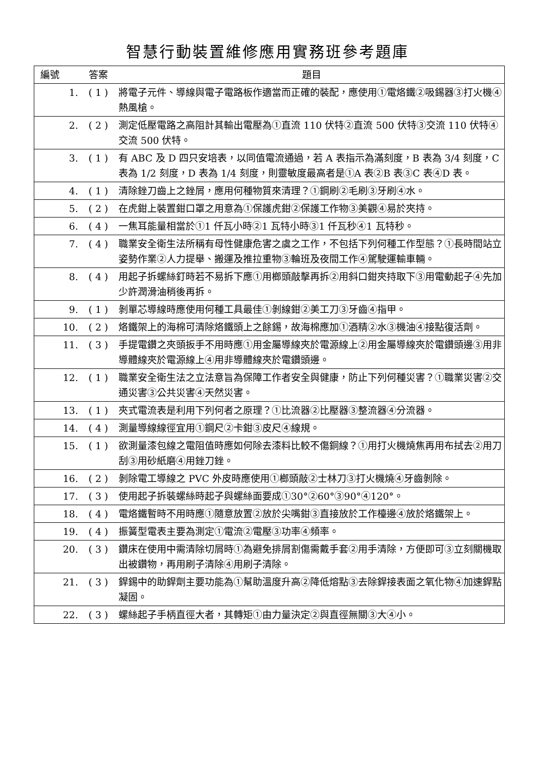智慧行動裝置維修應用實務班參考題庫
| 編號 | 答案 | 題目 |
| --- | --- | --- |
| 1. | ( 1 ) | 將電子元件、導線與電子電路板作適當而正確的裝配，應使用①電烙鐵②吸錫器③打火機④熱風槍。 |
| 2. | ( 2 ) | 測定低壓電路之高阻計其輸出電壓為①直流 110 伏特②直流 500 伏特③交流 110 伏特④交流 500 伏特。 |
| 3. | ( 1 ) | 有 ABC 及 D 四只安培表，以同值電流通過，若 A 表指示為滿刻度，B 表為 3/4 刻度，C 表為 1/2 刻度，D 表為 1/4 刻度，則靈敏度最高者是①A 表②B 表③C 表④D 表。 |
| 4. | ( 1 ) | 清除銼刀齒上之銼屑，應用何種物質來清理？①鋼刷②毛刷③牙刷④水。 |
| 5. | ( 2 ) | 在虎鉗上裝置鉗口罩之用意為①保護虎鉗②保護工作物③美觀④易於夾持。 |
| 6. | ( 4 ) | 一焦耳能量相當於①1 仟瓦小時②1 瓦特小時③1 仟瓦秒④1 瓦特秒。 |
| 7. | ( 4 ) | 職業安全衛生法所稱有母性健康危害之虞之工作，不包括下列何種工作型態？①長時間站立姿勢作業②人力提舉、搬運及推拉重物③輪班及夜間工作④駕駛運輸車輛。 |
| 8. | ( 4 ) | 用起子拆螺絲釘時若不易拆下應①用榔頭敲擊再拆②用斜口鉗夾持取下③用電動起子④先加少許潤滑油稍後再拆。 |
| 9. | ( 1 ) | 剝單芯導線時應使用何種工具最佳①剝線鉗②美工刀③牙齒④指甲。 |
| 10. | ( 2 ) | 烙鐵架上的海棉可清除烙鐵頭上之餘錫，故海棉應加①酒精②水③機油④接點復活劑。 |
| 11. | ( 3 ) | 手提電鑽之夾頭扳手不用時應①用金屬導線夾於電源線上②用金屬導線夾於電鑽頭邊③用非導體線夾於電源線上④用非導體線夾於電鑽頭邊。 |
| 12. | ( 1 ) | 職業安全衛生法之立法意旨為保障工作者安全與健康，防止下列何種災害？①職業災害②交通災害③公共災害④天然災害。 |
| 13. | ( 1 ) | 夾式電流表是利用下列何者之原理？①比流器②比壓器③整流器④分流器。 |
| 14. | ( 4 ) | 測量導線線徑宜用①鋼尺②卡鉗③皮尺④線規。 |
| 15. | ( 1 ) | 欲測量漆包線之電阻值時應如何除去漆料比較不傷銅線？①用打火機燒焦再用布拭去②用刀刮③用砂紙磨④用銼刀銼。 |
| 16. | ( 2 ) | 剝除電工導線之 PVC 外皮時應使用①榔頭敲②士林刀③打火機燒④牙齒剝除。 |
| 17. | ( 3 ) | 使用起子拆裝螺絲時起子與螺絲面要成①30°②60°③90°④120°。 |
| 18. | ( 4 ) | 電烙鐵暫時不用時應①隨意放置②放於尖嘴鉗③直接放於工作檯邊④放於烙鐵架上。 |
| 19. | ( 4 ) | 振簧型電表主要為測定①電流②電壓③功率④頻率。 |
| 20. | ( 3 ) | 鑽床在使用中需清除切屑時①為避免排屑割傷需戴手套②用手清除，方便即可③立刻關機取出被鑽物，再用刷子清除④用刷子清除。 |
| 21. | ( 3 ) | 銲錫中的助銲劑主要功能為①幫助溫度升高②降低熔點③去除銲接表面之氧化物④加速銲點凝固。 |
| 22. | ( 3 ) | 螺絲起子手柄直徑大者，其轉矩①由力量決定②與直徑無關③大④小。 |